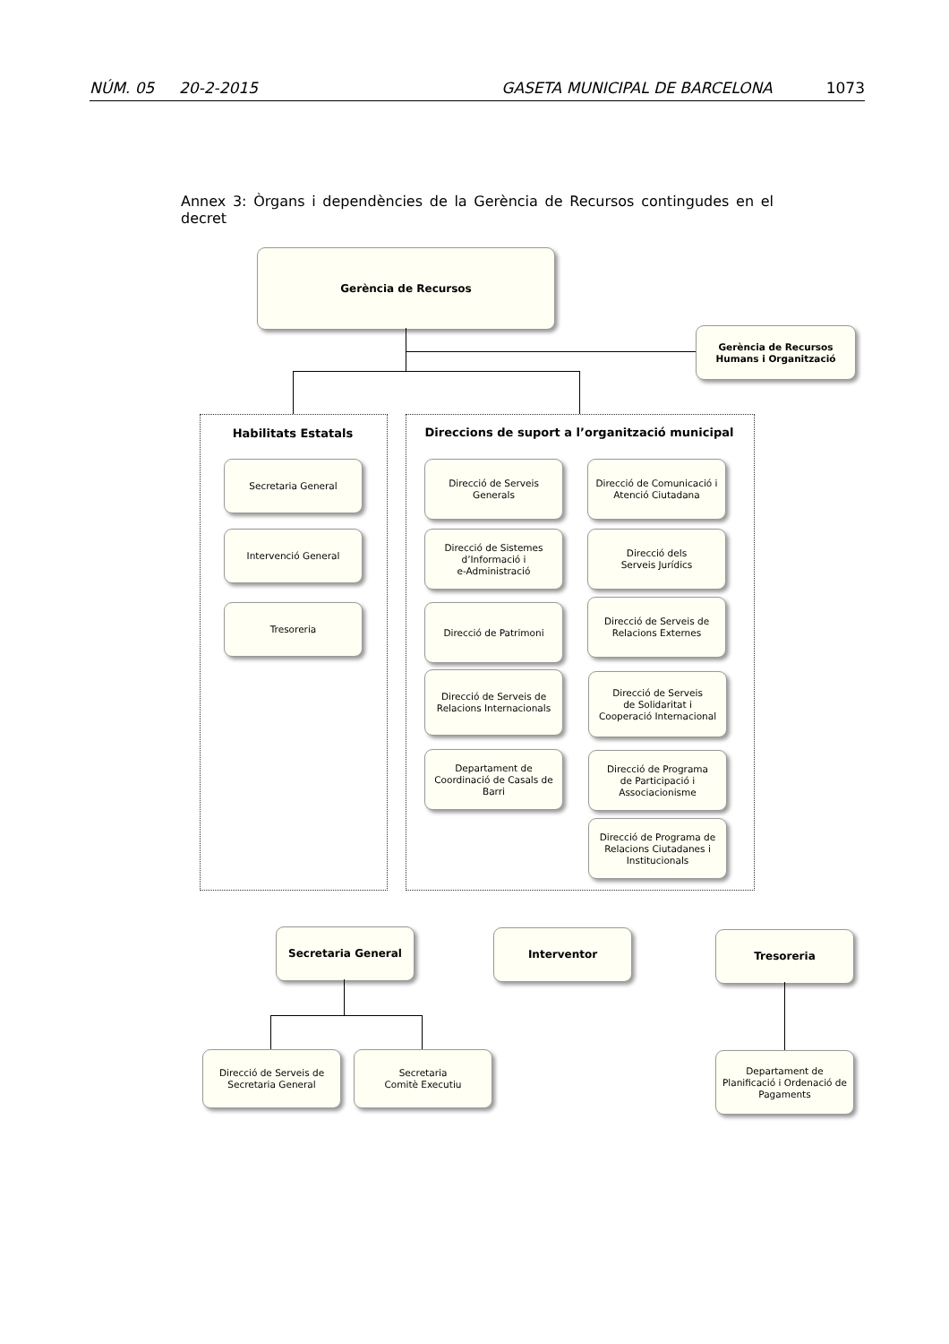NÚM. 05 20-2-2015 GASETA MUNICIPAL DE BARCELONA 1073
Annex 3: Òrgans i dependències de la Gerència de Recursos contingudes en el decret
Gerència de Recursos
Gerència de Recursos
Humans i Organització
Habilitats Estatals Direccions de suport a l’organització municipal
Secretaria General
Intervenció General
Tresoreria
Direcció de Serveis
Generals
Direcció de Sistemes
d’Informació i
e-Administració
Direcció de Patrimoni
Direcció de Serveis de
Relacions Internacionals
Departament de
Coordinació de Casals de
Barri
Direcció de Comunicació i
Atenció Ciutadana
Direcció dels
Serveis Jurídics
Direcció de Serveis de
Relacions Externes
Direcció de Serveis
de Solidaritat i
Cooperació Internacional
Direcció de Programa
de Participació i
Associacionisme
Direcció de Programa de
Relacions Ciutadanes i
Institucionals
Secretaria General Interventor Tresoreria
Direcció de Serveis de
Secretaria General
Secretaria
Comitè Executiu
Departament de
Planificació i Ordenació de
Pagaments